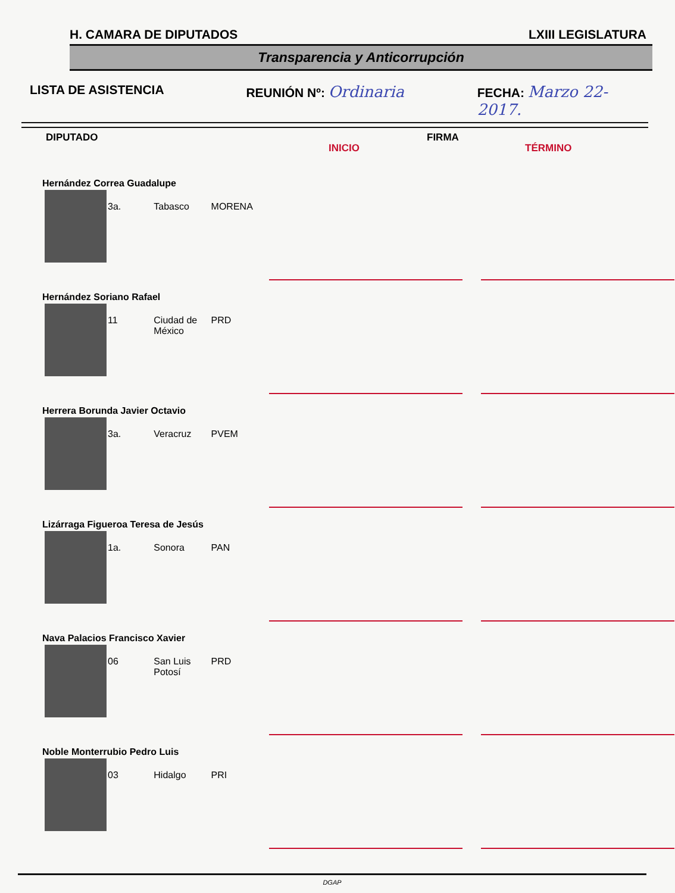H. CAMARA DE DIPUTADOS LXIII LEGISLATURA
Transparencia y Anticorrupción
LISTA DE ASISTENCIA REUNIÓN Nº: Ordinaria
FECHA: Marzo 22-2017.
DIPUTADO
INICIO
FIRMA
TÉRMINO
| Hernández Correa Guadalupe | | | | | |
| | 3a. | Tabasco | MORENA | | |
| Hernández Soriano Rafael | | | | | |
| | 11 | Ciudad de México | PRD | | |
| Herrera Borunda Javier Octavio | | | | | |
| | 3a. | Veracruz | PVEM | | |
| Lizárraga Figueroa Teresa de Jesús | | | | | |
| | 1a. | Sonora | PAN | | |
| Nava Palacios Francisco Xavier | | | | | |
| | 06 | San Luis Potosí | PRD | | |
| Noble Monterrubio Pedro Luis | | | | | |
| | 03 | Hidalgo | PRI | | |
DGAP